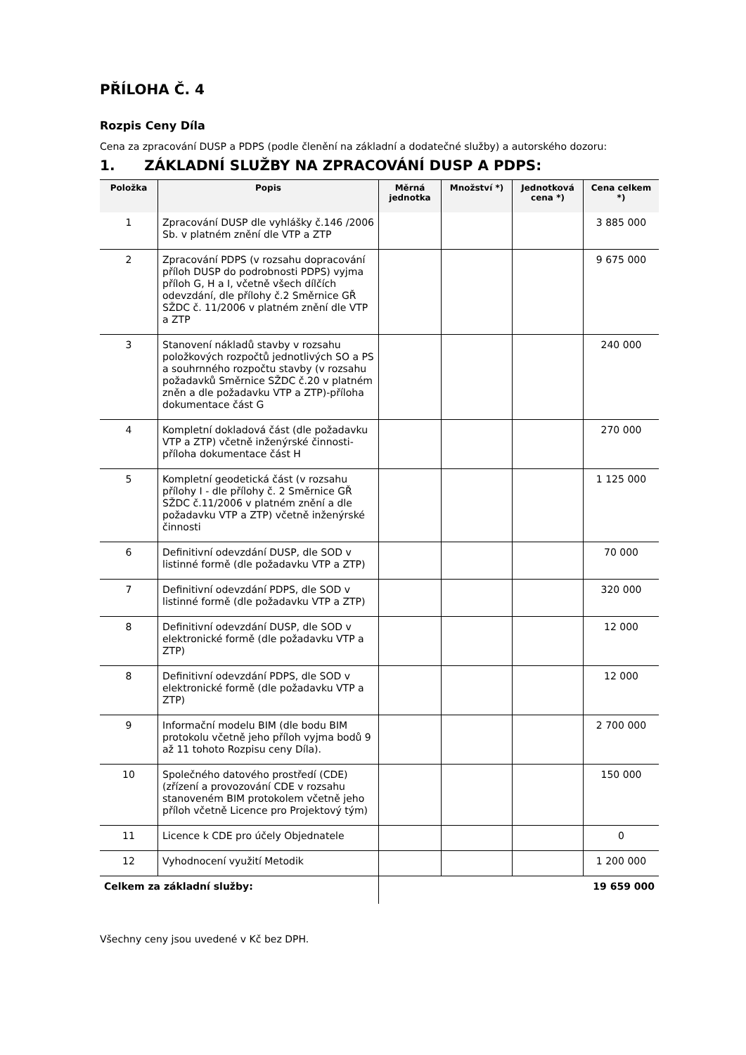PŘÍLOHA Č. 4
Rozpis Ceny Díla
Cena za zpracování DUSP a PDPS (podle členění na základní a dodatečné služby) a autorského dozoru:
1. ZÁKLADNÍ SLUŽBY NA ZPRACOVÁNÍ DUSP A PDPS:
| Položka | Popis | Měrná jednotka | Množství *) | Jednotková cena *) | Cena celkem *) |
| --- | --- | --- | --- | --- | --- |
| 1 | Zpracování DUSP dle vyhlášky č.146 /2006 Sb. v platném znění dle VTP a ZTP | | | | 3 885 000 |
| 2 | Zpracování PDPS (v rozsahu dopracování příloh DUSP do podrobnosti PDPS) vyjma příloh G, H a I, včetně všech dílčích odevzdání, dle přílohy č.2 Směrnice GŘ SŽDC č. 11/2006 v platném znění dle VTP a ZTP | | | | 9 675 000 |
| 3 | Stanovení nákladů stavby v rozsahu položkových rozpočtů jednotlivých SO a PS a souhrnného rozpočtu stavby (v rozsahu požadavků Směrnice SŽDC č.20 v platném zněn a dle požadavku VTP a ZTP)-příloha dokumentace část G | | | | 240 000 |
| 4 | Kompletní dokladová část (dle požadavku VTP a ZTP) včetně inženýrské činnosti-příloha dokumentace část H | | | | 270 000 |
| 5 | Kompletní geodetická část (v rozsahu přílohy I - dle přílohy č. 2 Směrnice GŘ SŽDC č.11/2006 v platném znění a dle požadavku VTP a ZTP) včetně inženýrské činnosti | | | | 1 125 000 |
| 6 | Definitivní odevzdání DUSP, dle SOD v listinné formě (dle požadavku VTP a ZTP) | | | | 70 000 |
| 7 | Definitivní odevzdání PDPS, dle SOD v listinné formě (dle požadavku VTP a ZTP) | | | | 320 000 |
| 8 | Definitivní odevzdání DUSP, dle SOD v elektronické formě (dle požadavku VTP a ZTP) | | | | 12 000 |
| 8 | Definitivní odevzdání PDPS, dle SOD v elektronické formě (dle požadavku VTP a ZTP) | | | | 12 000 |
| 9 | Informační modelu BIM (dle bodu BIM protokolu včetně jeho příloh vyjma bodů 9 až 11 tohoto Rozpisu ceny Díla). | | | | 2 700 000 |
| 10 | Společného datového prostředí (CDE) (zřízení a provozování CDE v rozsahu stanoveném BIM protokolem včetně jeho příloh včetně Licence pro Projektový tým) | | | | 150 000 |
| 11 | Licence k CDE pro účely Objednatele | | | | 0 |
| 12 | Vyhodnocení využití Metodik | | | | 1 200 000 |
| Celkem za základní služby: | | 19 659 000 | | | |
Všechny ceny jsou uvedené v Kč bez DPH.